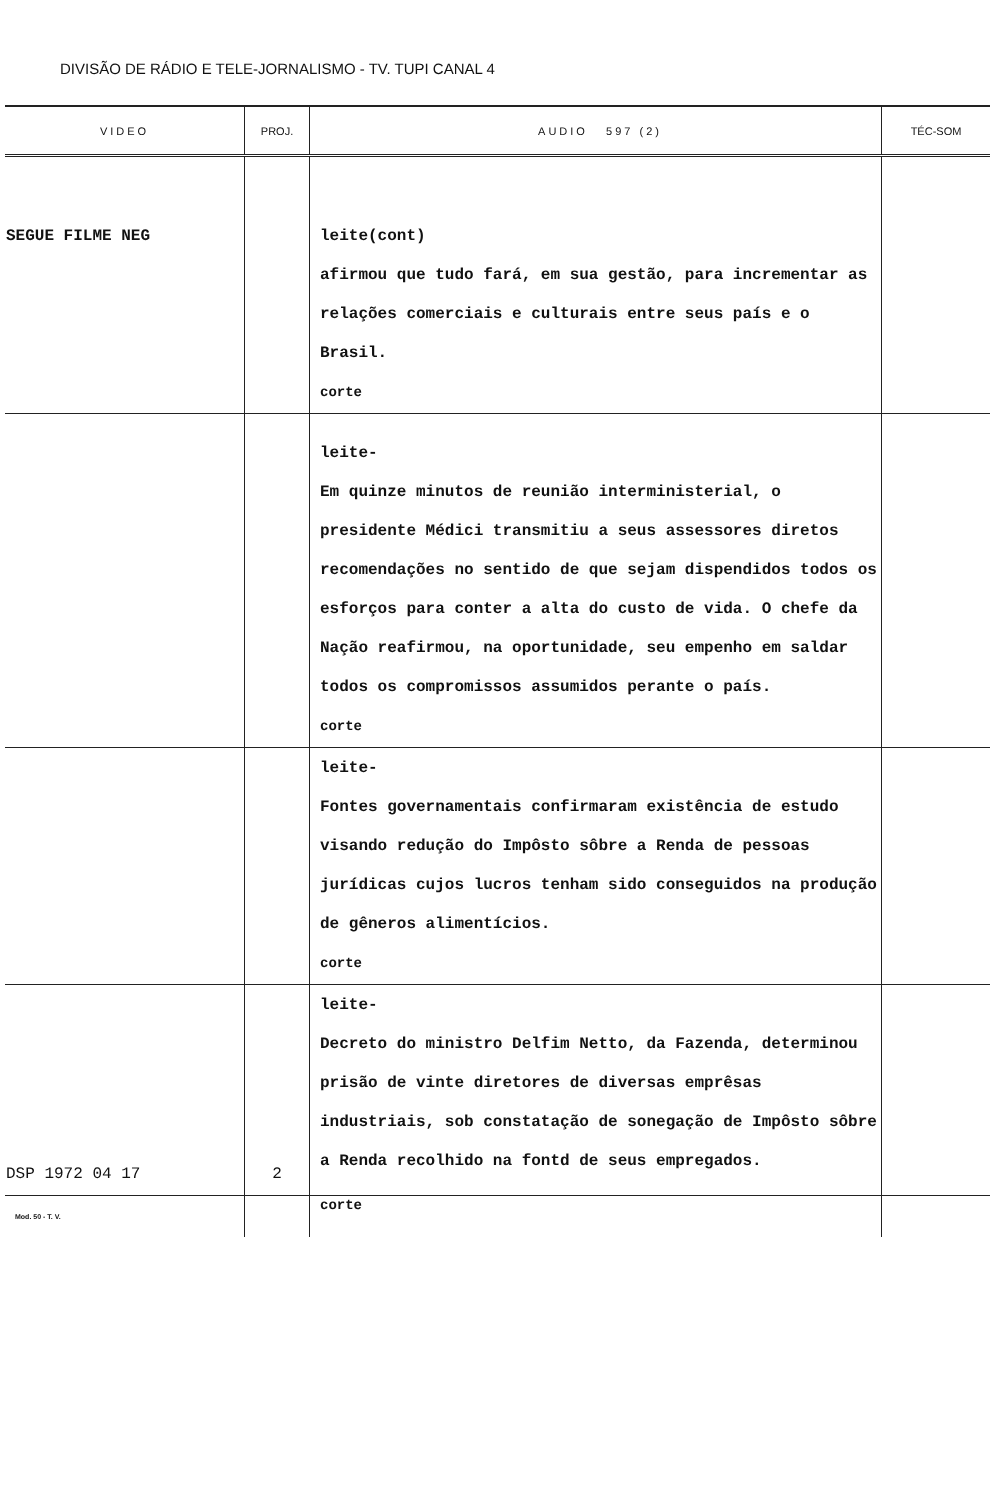DIVISÃO DE RÁDIO E TELE-JORNALISMO - TV. TUPI CANAL 4
| VIDEO | PROJ. | AUDIO 597 (2) | TÉC-SOM |
| --- | --- | --- | --- |
| SEGUE FILME NEG | | leite(cont) afirmou que tudo fará, em sua gestão, para incrementar as relações comerciais e culturais entre seus país e o Brasil. corte | |
| | | leite- Em quinze minutos de reunião interministerial, o presidente Médici transmitiu a seus assessores diretos recomendações no sentido de que sejam dispendidos todos os esforços para conter a alta do custo de vida. O chefe da Nação reafirmou, na oportunidade, seu empenho em saldar todos os compromissos assumidos perante o país. corte | |
| | | leite- Fontes governamentais confirmaram existência de estudo visando redução do Impôsto sôbre a Renda de pessoas jurídicas cujos lucros tenham sido conseguidos na produção de gêneros alimentícios. corte | |
| DSP 1972 04 17 | 2 | leite- Decreto do ministro Delfim Netto, da Fazenda, determinou prisão de vinte diretores de diversas emprêsas industriais, sob constatação de sonegação de Impôsto sôbre a Renda recolhido na fontd de seus empregados. | |
| Mod. 50 - T. V. | | corte | |